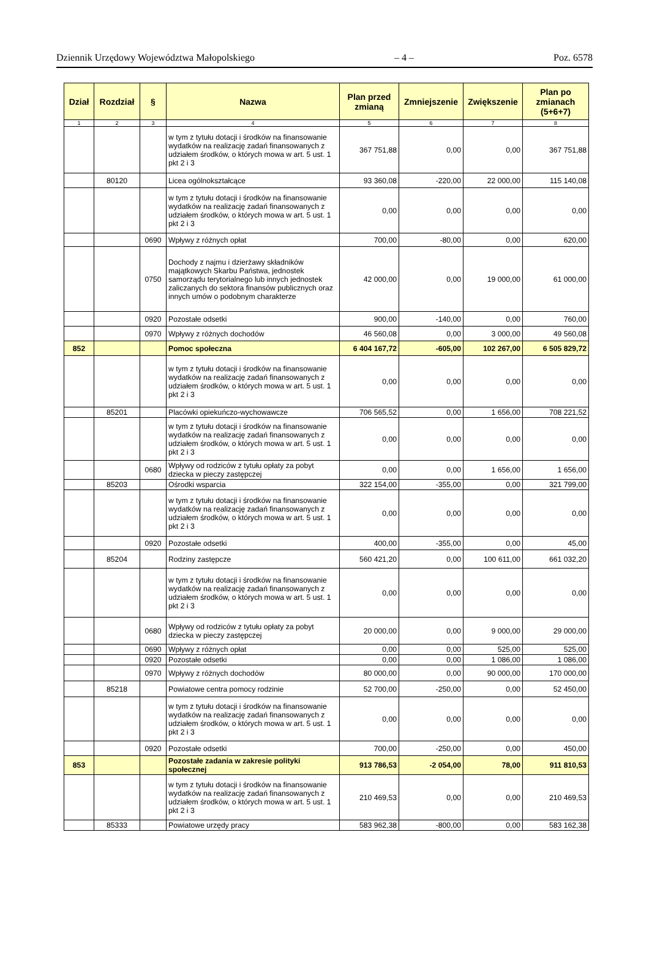Dziennik Urzędowy Województwa Małopolskiego – 4 – Poz. 6578
| Dział | Rozdział | § | Nazwa | Plan przed zmianą | Zmniejszenie | Zwiększenie | Plan po zmianach (5+6+7) |
| --- | --- | --- | --- | --- | --- | --- | --- |
| 1 | 2 | 3 | 4 | 5 | 6 | 7 | 8 |
| | | | w tym z tytułu dotacji i środków na finansowanie wydatków na realizację zadań finansowanych z udziałem środków, o których mowa w art. 5 ust. 1 pkt 2 i 3 | 367 751,88 | 0,00 | 0,00 | 367 751,88 |
| | 80120 | | Licea ogólnokształcące | 93 360,08 | -220,00 | 22 000,00 | 115 140,08 |
| | | | w tym z tytułu dotacji i środków na finansowanie wydatków na realizację zadań finansowanych z udziałem środków, o których mowa w art. 5 ust. 1 pkt 2 i 3 | 0,00 | 0,00 | 0,00 | 0,00 |
| | | 0690 | Wpływy z różnych opłat | 700,00 | -80,00 | 0,00 | 620,00 |
| | | 0750 | Dochody z najmu i dzierżawy składników majątkowych Skarbu Państwa, jednostek samorządu terytorialnego lub innych jednostek zaliczanych do sektora finansów publicznych oraz innych umów o podobnym charakterze | 42 000,00 | 0,00 | 19 000,00 | 61 000,00 |
| | | 0920 | Pozostałe odsetki | 900,00 | -140,00 | 0,00 | 760,00 |
| | | 0970 | Wpływy z różnych dochodów | 46 560,08 | 0,00 | 3 000,00 | 49 560,08 |
| 852 | | | Pomoc społeczna | 6 404 167,72 | -605,00 | 102 267,00 | 6 505 829,72 |
| | | | w tym z tytułu dotacji i środków na finansowanie wydatków na realizację zadań finansowanych z udziałem środków, o których mowa w art. 5 ust. 1 pkt 2 i 3 | 0,00 | 0,00 | 0,00 | 0,00 |
| | 85201 | | Placówki opiekuńczo-wychowawcze | 706 565,52 | 0,00 | 1 656,00 | 708 221,52 |
| | | | w tym z tytułu dotacji i środków na finansowanie wydatków na realizację zadań finansowanych z udziałem środków, o których mowa w art. 5 ust. 1 pkt 2 i 3 | 0,00 | 0,00 | 0,00 | 0,00 |
| | | 0680 | Wpływy od rodziców z tytułu opłaty za pobyt dziecka w pieczy zastępczej | 0,00 | 0,00 | 1 656,00 | 1 656,00 |
| | 85203 | | Ośrodki wsparcia | 322 154,00 | -355,00 | 0,00 | 321 799,00 |
| | | | w tym z tytułu dotacji i środków na finansowanie wydatków na realizację zadań finansowanych z udziałem środków, o których mowa w art. 5 ust. 1 pkt 2 i 3 | 0,00 | 0,00 | 0,00 | 0,00 |
| | | 0920 | Pozostałe odsetki | 400,00 | -355,00 | 0,00 | 45,00 |
| | 85204 | | Rodziny zastępcze | 560 421,20 | 0,00 | 100 611,00 | 661 032,20 |
| | | | w tym z tytułu dotacji i środków na finansowanie wydatków na realizację zadań finansowanych z udziałem środków, o których mowa w art. 5 ust. 1 pkt 2 i 3 | 0,00 | 0,00 | 0,00 | 0,00 |
| | | 0680 | Wpływy od rodziców z tytułu opłaty za pobyt dziecka w pieczy zastępczej | 20 000,00 | 0,00 | 9 000,00 | 29 000,00 |
| | | 0690 | Wpływy z różnych opłat | 0,00 | 0,00 | 525,00 | 525,00 |
| | | 0920 | Pozostałe odsetki | 0,00 | 0,00 | 1 086,00 | 1 086,00 |
| | | 0970 | Wpływy z różnych dochodów | 80 000,00 | 0,00 | 90 000,00 | 170 000,00 |
| | 85218 | | Powiatowe centra pomocy rodzinie | 52 700,00 | -250,00 | 0,00 | 52 450,00 |
| | | | w tym z tytułu dotacji i środków na finansowanie wydatków na realizację zadań finansowanych z udziałem środków, o których mowa w art. 5 ust. 1 pkt 2 i 3 | 0,00 | 0,00 | 0,00 | 0,00 |
| | | 0920 | Pozostałe odsetki | 700,00 | -250,00 | 0,00 | 450,00 |
| 853 | | | Pozostałe zadania w zakresie polityki społecznej | 913 786,53 | -2 054,00 | 78,00 | 911 810,53 |
| | | | w tym z tytułu dotacji i środków na finansowanie wydatków na realizację zadań finansowanych z udziałem środków, o których mowa w art. 5 ust. 1 pkt 2 i 3 | 210 469,53 | 0,00 | 0,00 | 210 469,53 |
| | 85333 | | Powiatowe urzędy pracy | 583 962,38 | -800,00 | 0,00 | 583 162,38 |